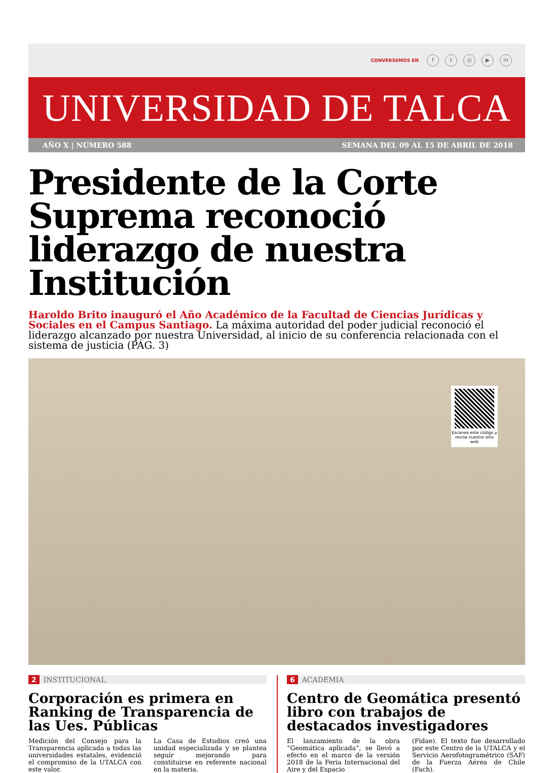CONVERSEMOS EN ft ◎ ▶ in
UNIVERSIDAD DE TALCA
AÑO X | NÚMERO 588 SEMANA DEL 09 AL 15 DE ABRIL DE 2018
Presidente de la Corte Suprema reconoció liderazgo de nuestra Institución
Haroldo Brito inauguró el Año Académico de la Facultad de Ciencias Jurídicas y Sociales en el Campus Santiago. La máxima autoridad del poder judicial reconoció el liderazgo alcanzado por nuestra Universidad, al inicio de su conferencia relacionada con el sistema de justicia (PÁG. 3)
Escanea este código y revisa nuestro sitio web
2 INSTITUCIONAL
Corporación es primera en Ranking de Transparencia de las Ues. Públicas
Medición del Consejo para la Transparencia aplicada a todas las universidades estatales, evidenció el compromiso de la UTALCA con este valor.
La Casa de Estudios creó una unidad especializada y se plantea seguir mejorando para constituirse en referente nacional en la materia.
6 ACADEMIA
Centro de Geomática presentó libro con trabajos de destacados investigadores
El lanzamiento de la obra “Geomática aplicada”, se llevó a efecto en el marco de la versión 2018 de la Feria Internacional del Aire y del Espacio
(Fidae). El texto fue desarrollado por este Centro de la UTALCA y el Servicio Aerofotogramétrico (SAF) de la Fuerza Aérea de Chile (Fach).